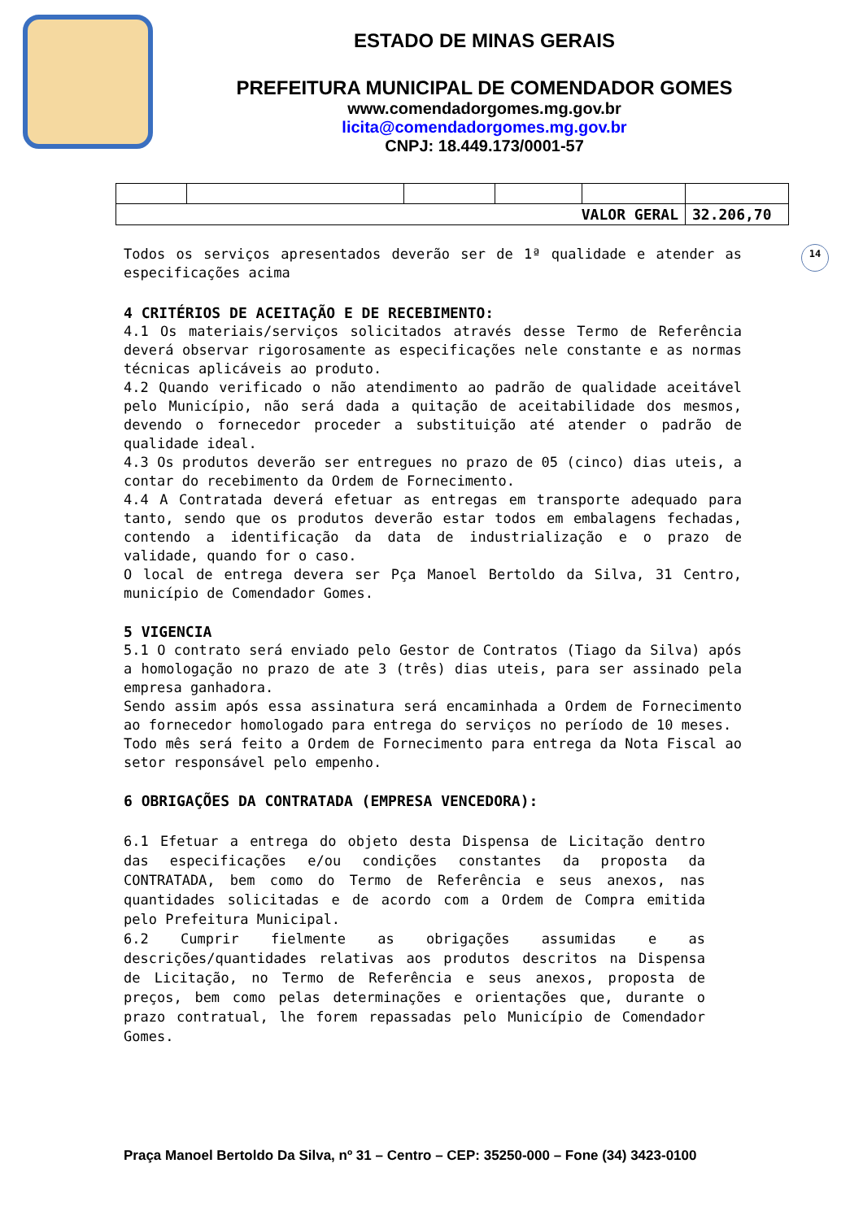ESTADO DE MINAS GERAIS
PREFEITURA MUNICIPAL DE COMENDADOR GOMES
www.comendadorgomes.mg.gov.br
licita@comendadorgomes.mg.gov.br
CNPJ: 18.449.173/0001-57
| VALOR GERAL | | | | | 32.206,70 |
14
Todos os serviços apresentados deverão ser de 1ª qualidade e atender as especificações acima
4 CRITÉRIOS DE ACEITAÇÃO E DE RECEBIMENTO:
4.1 Os materiais/serviços solicitados através desse Termo de Referência deverá observar rigorosamente as especificações nele constante e as normas técnicas aplicáveis ao produto.
4.2 Quando verificado o não atendimento ao padrão de qualidade aceitável pelo Município, não será dada a quitação de aceitabilidade dos mesmos, devendo o fornecedor proceder a substituição até atender o padrão de qualidade ideal.
4.3 Os produtos deverão ser entregues no prazo de 05 (cinco) dias uteis, a contar do recebimento da Ordem de Fornecimento.
4.4 A Contratada deverá efetuar as entregas em transporte adequado para tanto, sendo que os produtos deverão estar todos em embalagens fechadas, contendo a identificação da data de industrialização e o prazo de validade, quando for o caso.
O local de entrega devera ser Pça Manoel Bertoldo da Silva, 31 Centro, município de Comendador Gomes.
5 VIGENCIA
5.1 O contrato será enviado pelo Gestor de Contratos (Tiago da Silva) após a homologação no prazo de ate 3 (três) dias uteis, para ser assinado pela empresa ganhadora.
Sendo assim após essa assinatura será encaminhada a Ordem de Fornecimento ao fornecedor homologado para entrega do serviços no período de 10 meses.
Todo mês será feito a Ordem de Fornecimento para entrega da Nota Fiscal ao setor responsável pelo empenho.
6 OBRIGAÇÕES DA CONTRATADA (EMPRESA VENCEDORA):
6.1 Efetuar a entrega do objeto desta Dispensa de Licitação dentro das especificações e/ou condições constantes da proposta da CONTRATADA, bem como do Termo de Referência e seus anexos, nas quantidades solicitadas e de acordo com a Ordem de Compra emitida pelo Prefeitura Municipal.
6.2 Cumprir fielmente as obrigações assumidas e as descrições/quantidades relativas aos produtos descritos na Dispensa de Licitação, no Termo de Referência e seus anexos, proposta de preços, bem como pelas determinações e orientações que, durante o prazo contratual, lhe forem repassadas pelo Município de Comendador Gomes.
Praça Manoel Bertoldo Da Silva, nº 31 – Centro – CEP: 35250-000 – Fone (34) 3423-0100